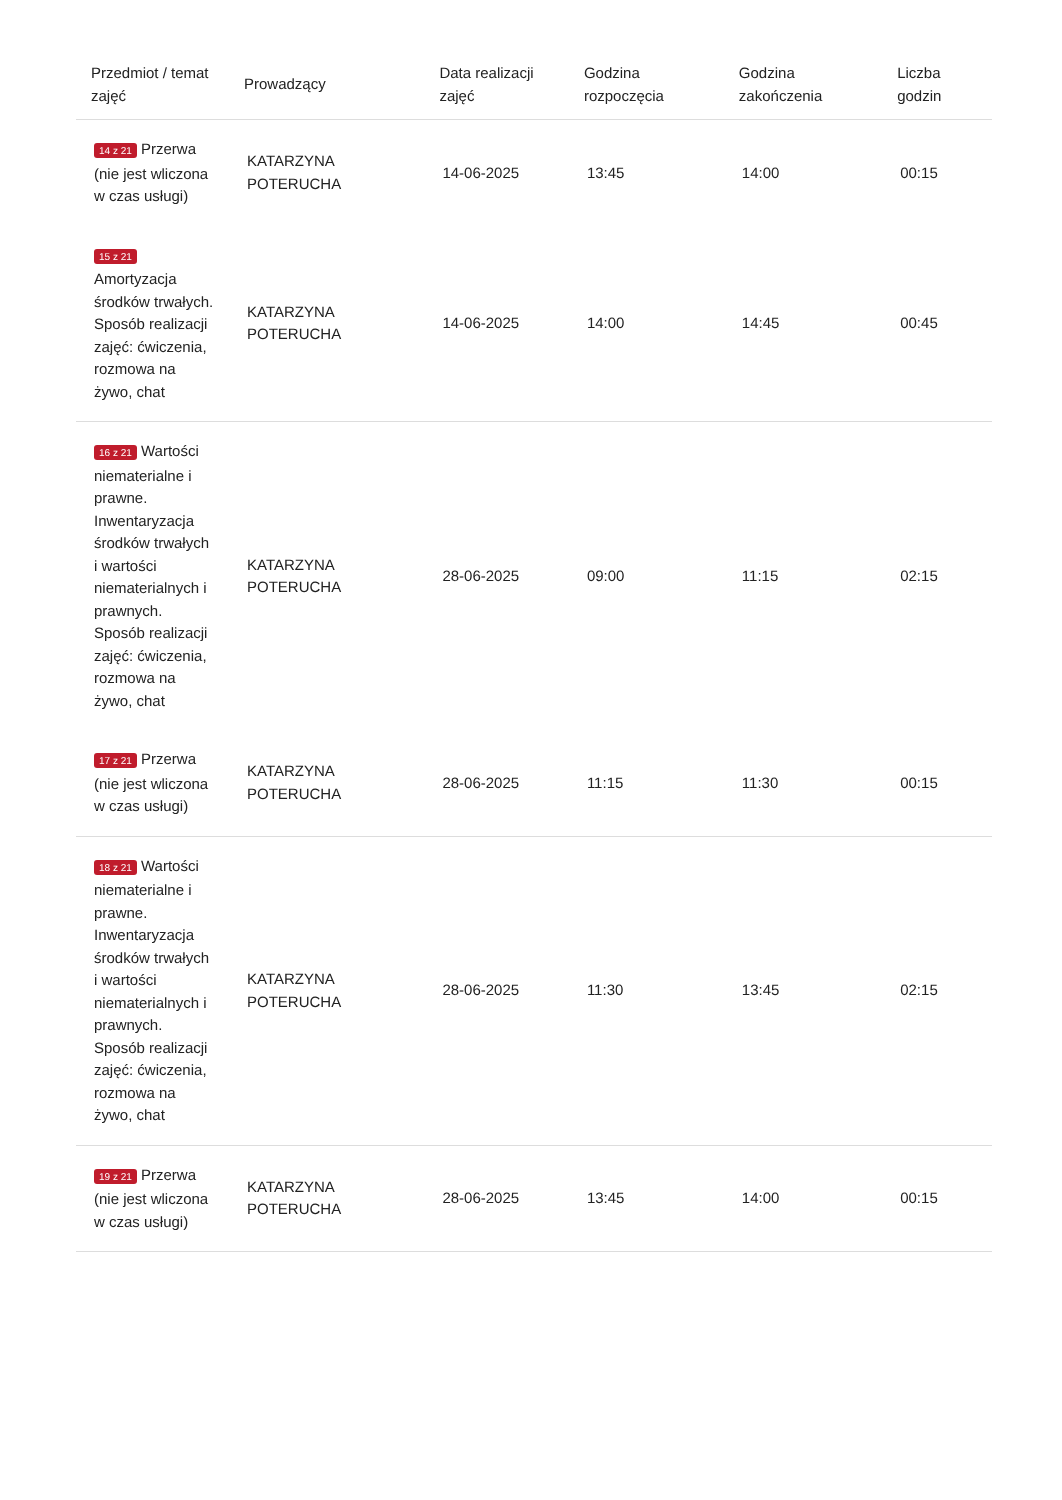| Przedmiot / temat zajęć | Prowadzący | Data realizacji zajęć | Godzina rozpoczęcia | Godzina zakończenia | Liczba godzin |
| --- | --- | --- | --- | --- | --- |
| 14 z 21 Przerwa (nie jest wliczona w czas usługi) | KATARZYNA POTERUCHA | 14-06-2025 | 13:45 | 14:00 | 00:15 |
| 15 z 21 Amortyzacja środków trwałych. Sposób realizacji zajęć: ćwiczenia, rozmowa na żywo, chat | KATARZYNA POTERUCHA | 14-06-2025 | 14:00 | 14:45 | 00:45 |
| 16 z 21 Wartości niematerialne i prawne. Inwentaryzacja środków trwałych i wartości niematerialnych i prawnych. Sposób realizacji zajęć: ćwiczenia, rozmowa na żywo, chat | KATARZYNA POTERUCHA | 28-06-2025 | 09:00 | 11:15 | 02:15 |
| 17 z 21 Przerwa (nie jest wliczona w czas usługi) | KATARZYNA POTERUCHA | 28-06-2025 | 11:15 | 11:30 | 00:15 |
| 18 z 21 Wartości niematerialne i prawne. Inwentaryzacja środków trwałych i wartości niematerialnych i prawnych. Sposób realizacji zajęć: ćwiczenia, rozmowa na żywo, chat | KATARZYNA POTERUCHA | 28-06-2025 | 11:30 | 13:45 | 02:15 |
| 19 z 21 Przerwa (nie jest wliczona w czas usługi) | KATARZYNA POTERUCHA | 28-06-2025 | 13:45 | 14:00 | 00:15 |